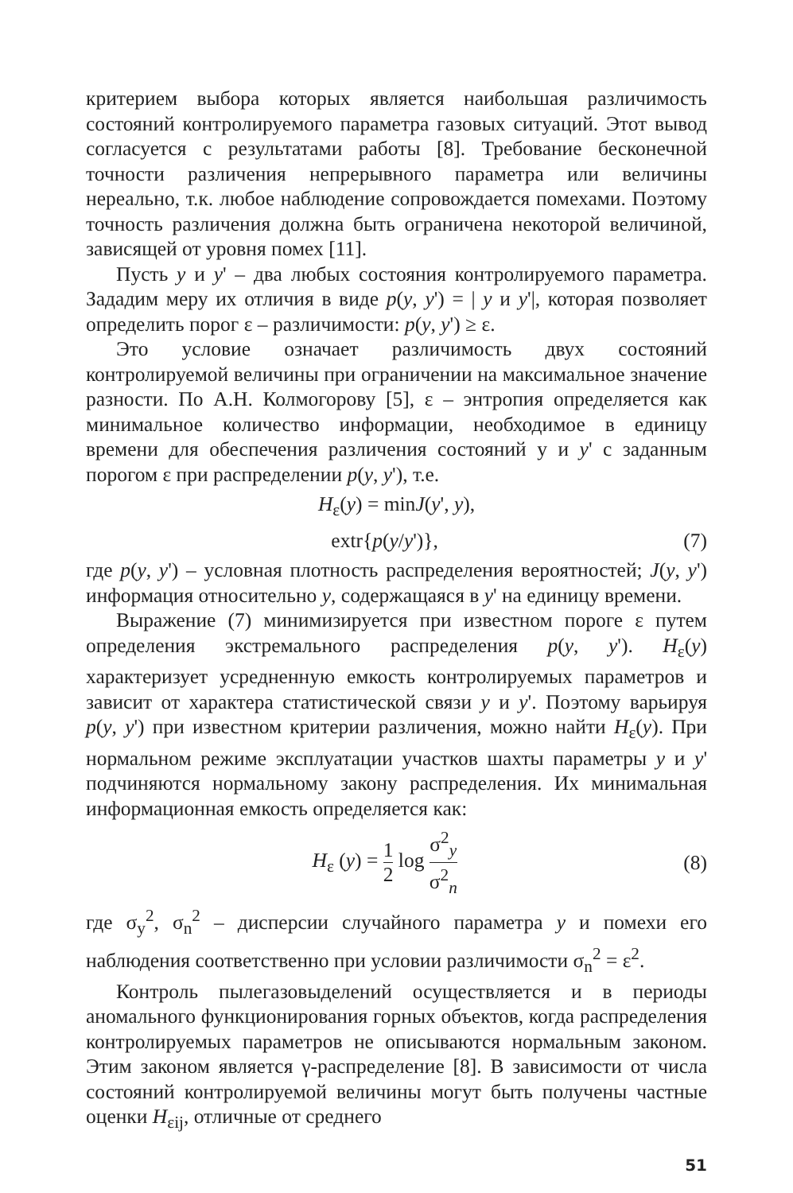критерием выбора которых является наибольшая различимость состояний контролируемого параметра газовых ситуаций. Этот вывод согласуется с результатами работы [8]. Требование бесконечной точности различения непрерывного параметра или величины нереально, т.к. любое наблюдение сопровождается помехами. Поэтому точность различения должна быть ограничена некоторой величиной, зависящей от уровня помех [11].
Пусть y и y' – два любых состояния контролируемого параметра. Зададим меру их отличия в виде p(y, y') = | y и y'|, которая позволяет определить порог ε – различимости: p(y, y') ≥ ε.
Это условие означает различимость двух состояний контролируемой величины при ограничении на максимальное значение разности. По А.Н. Колмогорову [5], ε – энтропия определяется как минимальное количество информации, необходимое в единицу времени для обеспечения различения состояний у и y' с заданным порогом ε при распределении p(y, y'), т.е.
H<sub>ε</sub>(y) = minJ(y', y),
extr{p(y/y')}, (7)
где p(y, y') – условная плотность распределения вероятностей; J(y, y') информация относительно y, содержащаяся в y' на единицу времени.
Выражение (7) минимизируется при известном пороге ε путем определения экстремального распределения p(y, y'). H<sub>ε</sub>(y) характеризует усредненную емкость контролируемых параметров и зависит от характера статистической связи y и y'. Поэтому варьируя p(y, y') при известном критерии различения, можно найти H<sub>ε</sub>(y). При нормальном режиме эксплуатации участков шахты параметры y и y' подчиняются нормальному закону распределения. Их минимальная информационная емкость определяется как:
H<sub>ε</sub> (y) = 1 2 log σ<sup>2</sup><sub>y</sub> σ<sup>2</sup><sub>n</sub> (8)
где σ<sub>y</sub><sup>2</sup>, σ<sub>n</sub><sup>2</sup> – дисперсии случайного параметра y и помехи его наблюдения соответственно при условии различимости σ<sub>n</sub><sup>2</sup> = ε<sup>2</sup>.
Контроль пылегазовыделений осуществляется и в периоды аномального функционирования горных объектов, когда распределения контролируемых параметров не описываются нормальным законом. Этим законом является γ-распределение [8]. В зависимости от числа состояний контролируемой величины могут быть получены частные оценки H<sub>εij</sub>, отличные от среднего
51